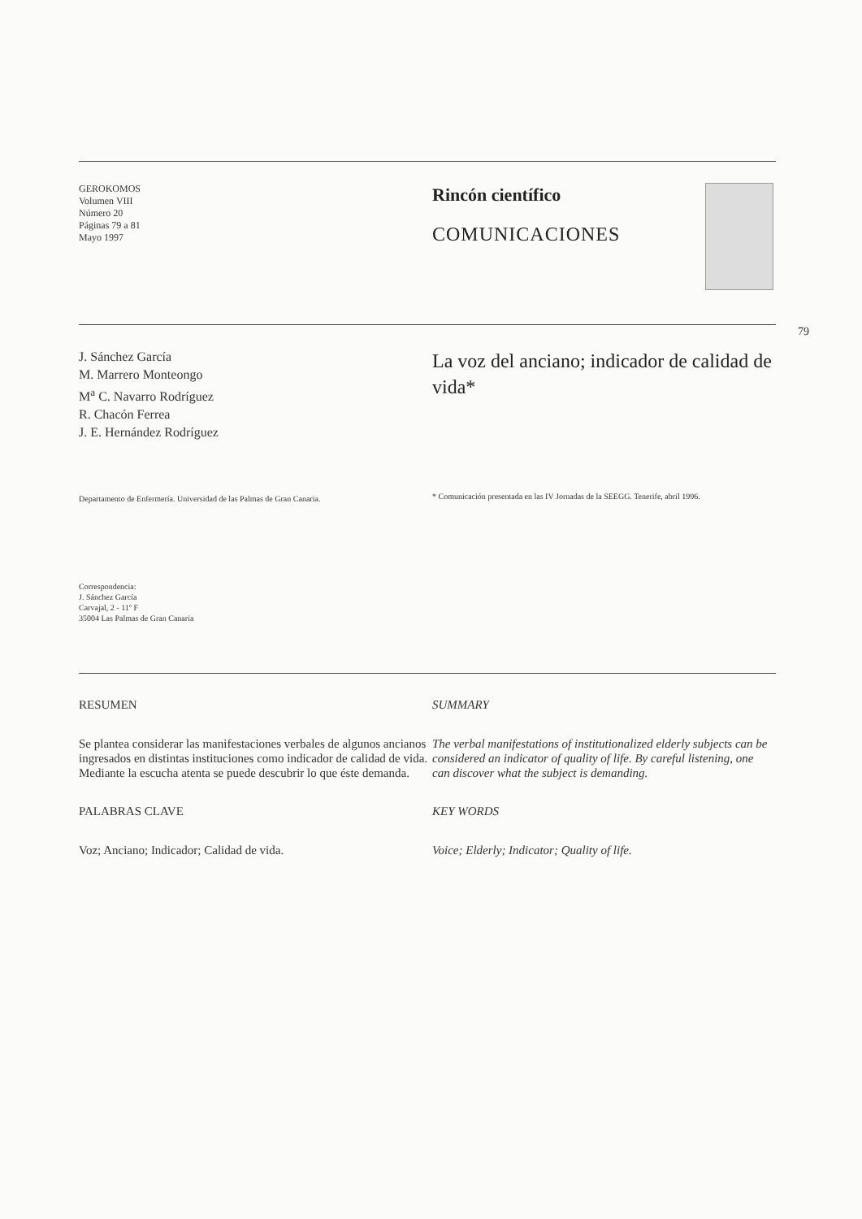79
GEROKOMOS
Volumen VIII
Número 20
Páginas 79 a 81
Mayo 1997
Rincón científico
COMUNICACIONES
J. Sánchez García
M. Marrero Monteongo
M<sup>a</sup> C. Navarro Rodríguez
R. Chacón Ferrea
J. E. Hernández Rodríguez
Departamento de Enfermería. Universidad de las Palmas de Gran Canaria.
Correspondencia:
J. Sánchez García
Carvajal, 2 - 11º F
35004 Las Palmas de Gran Canaria
La voz del anciano; indicador de calidad de vida*
* Comunicación presentada en las IV Jornadas de la SEEGG. Tenerife, abril 1996.
RESUMEN
Se plantea considerar las manifestaciones verbales de algunos ancianos ingresados en distintas instituciones como indicador de calidad de vida. Mediante la escucha atenta se puede descubrir lo que éste demanda.
PALABRAS CLAVE
Voz; Anciano; Indicador; Calidad de vida.
SUMMARY
The verbal manifestations of institutionalized elderly subjects can be considered an indicator of quality of life. By careful listening, one can discover what the subject is demanding.
KEY WORDS
Voice; Elderly; Indicator; Quality of life.